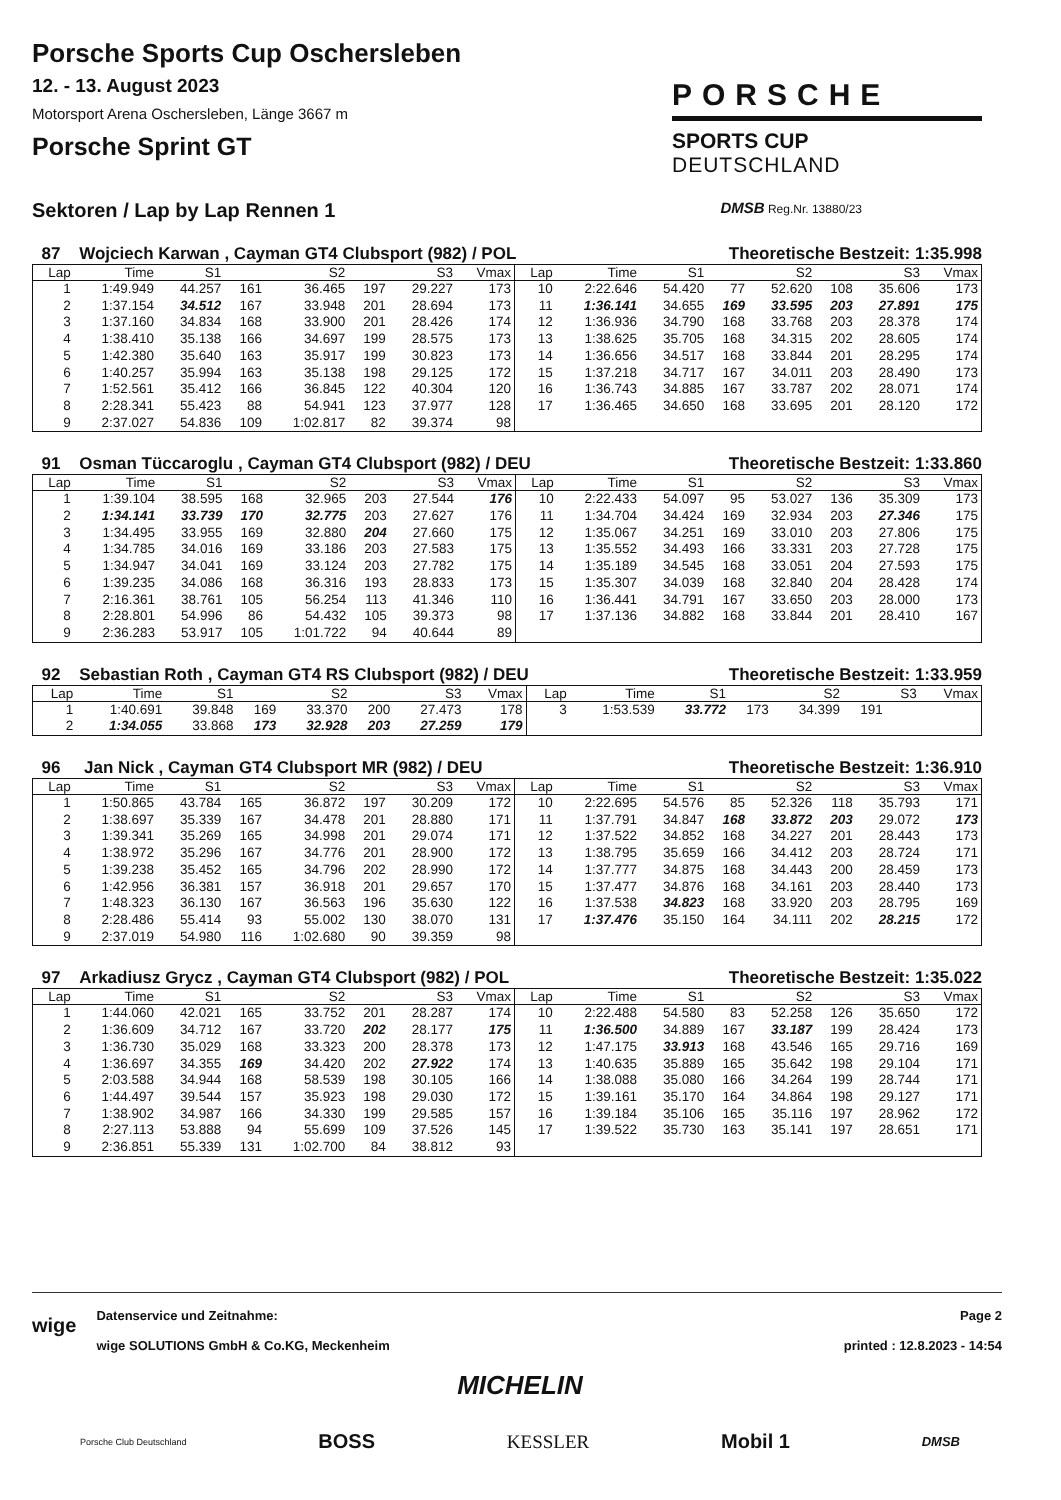Porsche Sports Cup Oschersleben
12. - 13. August 2023
Motorsport Arena Oschersleben, Länge 3667 m
Porsche Sprint GT
PORSCHE
SPORTS CUP
DEUTSCHLAND
Sektoren / Lap by Lap Rennen 1 DMSB Reg.Nr. 13880/23
87 Wojciech Karwan , Cayman GT4 Clubsport (982) / POL Theoretische Bestzeit: 1:35.998
| Lap | Time | S1 | | S2 | | S3 | Vmax | Lap | Time | S1 | | S2 | | S3 | Vmax |
| --- | --- | --- | --- | --- | --- | --- | --- | --- | --- | --- | --- | --- | --- | --- | --- |
| 1 | 1:49.949 | 44.257 | 161 | 36.465 | 197 | 29.227 | 173 | 10 | 2:22.646 | 54.420 | 77 | 52.620 | 108 | 35.606 | 173 |
| 2 | 1:37.154 | 34.512 | 167 | 33.948 | 201 | 28.694 | 173 | 11 | 1:36.141 | 34.655 | 169 | 33.595 | 203 | 27.891 | 175 |
| 3 | 1:37.160 | 34.834 | 168 | 33.900 | 201 | 28.426 | 174 | 12 | 1:36.936 | 34.790 | 168 | 33.768 | 203 | 28.378 | 174 |
| 4 | 1:38.410 | 35.138 | 166 | 34.697 | 199 | 28.575 | 173 | 13 | 1:38.625 | 35.705 | 168 | 34.315 | 202 | 28.605 | 174 |
| 5 | 1:42.380 | 35.640 | 163 | 35.917 | 199 | 30.823 | 173 | 14 | 1:36.656 | 34.517 | 168 | 33.844 | 201 | 28.295 | 174 |
| 6 | 1:40.257 | 35.994 | 163 | 35.138 | 198 | 29.125 | 172 | 15 | 1:37.218 | 34.717 | 167 | 34.011 | 203 | 28.490 | 173 |
| 7 | 1:52.561 | 35.412 | 166 | 36.845 | 122 | 40.304 | 120 | 16 | 1:36.743 | 34.885 | 167 | 33.787 | 202 | 28.071 | 174 |
| 8 | 2:28.341 | 55.423 | 88 | 54.941 | 123 | 37.977 | 128 | 17 | 1:36.465 | 34.650 | 168 | 33.695 | 201 | 28.120 | 172 |
| 9 | 2:37.027 | 54.836 | 109 | 1:02.817 | 82 | 39.374 | 98 | | | | | | | | |
91 Osman Tüccaroglu , Cayman GT4 Clubsport (982) / DEU Theoretische Bestzeit: 1:33.860
| Lap | Time | S1 | | S2 | | S3 | Vmax | Lap | Time | S1 | | S2 | | S3 | Vmax |
| --- | --- | --- | --- | --- | --- | --- | --- | --- | --- | --- | --- | --- | --- | --- | --- |
| 1 | 1:39.104 | 38.595 | 168 | 32.965 | 203 | 27.544 | 176 | 10 | 2:22.433 | 54.097 | 95 | 53.027 | 136 | 35.309 | 173 |
| 2 | 1:34.141 | 33.739 | 170 | 32.775 | 203 | 27.627 | 176 | 11 | 1:34.704 | 34.424 | 169 | 32.934 | 203 | 27.346 | 175 |
| 3 | 1:34.495 | 33.955 | 169 | 32.880 | 204 | 27.660 | 175 | 12 | 1:35.067 | 34.251 | 169 | 33.010 | 203 | 27.806 | 175 |
| 4 | 1:34.785 | 34.016 | 169 | 33.186 | 203 | 27.583 | 175 | 13 | 1:35.552 | 34.493 | 166 | 33.331 | 203 | 27.728 | 175 |
| 5 | 1:34.947 | 34.041 | 169 | 33.124 | 203 | 27.782 | 175 | 14 | 1:35.189 | 34.545 | 168 | 33.051 | 204 | 27.593 | 175 |
| 6 | 1:39.235 | 34.086 | 168 | 36.316 | 193 | 28.833 | 173 | 15 | 1:35.307 | 34.039 | 168 | 32.840 | 204 | 28.428 | 174 |
| 7 | 2:16.361 | 38.761 | 105 | 56.254 | 113 | 41.346 | 110 | 16 | 1:36.441 | 34.791 | 167 | 33.650 | 203 | 28.000 | 173 |
| 8 | 2:28.801 | 54.996 | 86 | 54.432 | 105 | 39.373 | 98 | 17 | 1:37.136 | 34.882 | 168 | 33.844 | 201 | 28.410 | 167 |
| 9 | 2:36.283 | 53.917 | 105 | 1:01.722 | 94 | 40.644 | 89 | | | | | | | | |
92 Sebastian Roth , Cayman GT4 RS Clubsport (982) / DEU Theoretische Bestzeit: 1:33.959
| Lap | Time | S1 | | S2 | | S3 | Vmax | Lap | Time | S1 | | S2 | | S3 | Vmax |
| --- | --- | --- | --- | --- | --- | --- | --- | --- | --- | --- | --- | --- | --- | --- | --- |
| 1 | 1:40.691 | 39.848 | 169 | 33.370 | 200 | 27.473 | 178 | 3 | 1:53.539 | 33.772 | 173 | 34.399 | 191 | | |
| 2 | 1:34.055 | 33.868 | 173 | 32.928 | 203 | 27.259 | 179 | | | | | | | | |
96 Jan Nick , Cayman GT4 Clubsport MR (982) / DEU Theoretische Bestzeit: 1:36.910
| Lap | Time | S1 | | S2 | | S3 | Vmax | Lap | Time | S1 | | S2 | | S3 | Vmax |
| --- | --- | --- | --- | --- | --- | --- | --- | --- | --- | --- | --- | --- | --- | --- | --- |
| 1 | 1:50.865 | 43.784 | 165 | 36.872 | 197 | 30.209 | 172 | 10 | 2:22.695 | 54.576 | 85 | 52.326 | 118 | 35.793 | 171 |
| 2 | 1:38.697 | 35.339 | 167 | 34.478 | 201 | 28.880 | 171 | 11 | 1:37.791 | 34.847 | 168 | 33.872 | 203 | 29.072 | 173 |
| 3 | 1:39.341 | 35.269 | 165 | 34.998 | 201 | 29.074 | 171 | 12 | 1:37.522 | 34.852 | 168 | 34.227 | 201 | 28.443 | 173 |
| 4 | 1:38.972 | 35.296 | 167 | 34.776 | 201 | 28.900 | 172 | 13 | 1:38.795 | 35.659 | 166 | 34.412 | 203 | 28.724 | 171 |
| 5 | 1:39.238 | 35.452 | 165 | 34.796 | 202 | 28.990 | 172 | 14 | 1:37.777 | 34.875 | 168 | 34.443 | 200 | 28.459 | 173 |
| 6 | 1:42.956 | 36.381 | 157 | 36.918 | 201 | 29.657 | 170 | 15 | 1:37.477 | 34.876 | 168 | 34.161 | 203 | 28.440 | 173 |
| 7 | 1:48.323 | 36.130 | 167 | 36.563 | 196 | 35.630 | 122 | 16 | 1:37.538 | 34.823 | 168 | 33.920 | 203 | 28.795 | 169 |
| 8 | 2:28.486 | 55.414 | 93 | 55.002 | 130 | 38.070 | 131 | 17 | 1:37.476 | 35.150 | 164 | 34.111 | 202 | 28.215 | 172 |
| 9 | 2:37.019 | 54.980 | 116 | 1:02.680 | 90 | 39.359 | 98 | | | | | | | | |
97 Arkadiusz Grycz , Cayman GT4 Clubsport (982) / POL Theoretische Bestzeit: 1:35.022
| Lap | Time | S1 | | S2 | | S3 | Vmax | Lap | Time | S1 | | S2 | | S3 | Vmax |
| --- | --- | --- | --- | --- | --- | --- | --- | --- | --- | --- | --- | --- | --- | --- | --- |
| 1 | 1:44.060 | 42.021 | 165 | 33.752 | 201 | 28.287 | 174 | 10 | 2:22.488 | 54.580 | 83 | 52.258 | 126 | 35.650 | 172 |
| 2 | 1:36.609 | 34.712 | 167 | 33.720 | 202 | 28.177 | 175 | 11 | 1:36.500 | 34.889 | 167 | 33.187 | 199 | 28.424 | 173 |
| 3 | 1:36.730 | 35.029 | 168 | 33.323 | 200 | 28.378 | 173 | 12 | 1:47.175 | 33.913 | 168 | 43.546 | 165 | 29.716 | 169 |
| 4 | 1:36.697 | 34.355 | 169 | 34.420 | 202 | 27.922 | 174 | 13 | 1:40.635 | 35.889 | 165 | 35.642 | 198 | 29.104 | 171 |
| 5 | 2:03.588 | 34.944 | 168 | 58.539 | 198 | 30.105 | 166 | 14 | 1:38.088 | 35.080 | 166 | 34.264 | 199 | 28.744 | 171 |
| 6 | 1:44.497 | 39.544 | 157 | 35.923 | 198 | 29.030 | 172 | 15 | 1:39.161 | 35.170 | 164 | 34.864 | 198 | 29.127 | 171 |
| 7 | 1:38.902 | 34.987 | 166 | 34.330 | 199 | 29.585 | 157 | 16 | 1:39.184 | 35.106 | 165 | 35.116 | 197 | 28.962 | 172 |
| 8 | 2:27.113 | 53.888 | 94 | 55.699 | 109 | 37.526 | 145 | 17 | 1:39.522 | 35.730 | 163 | 35.141 | 197 | 28.651 | 171 |
| 9 | 2:36.851 | 55.339 | 131 | 1:02.700 | 84 | 38.812 | 93 | | | | | | | | |
wige
Datenservice und Zeitnahme:
wige SOLUTIONS GmbH & Co.KG, Meckenheim
Page 2
printed : 12.8.2023 - 14:54
MICHELIN
Porsche Club Deutschland BOSS KESSLER Mobil 1 DMSB